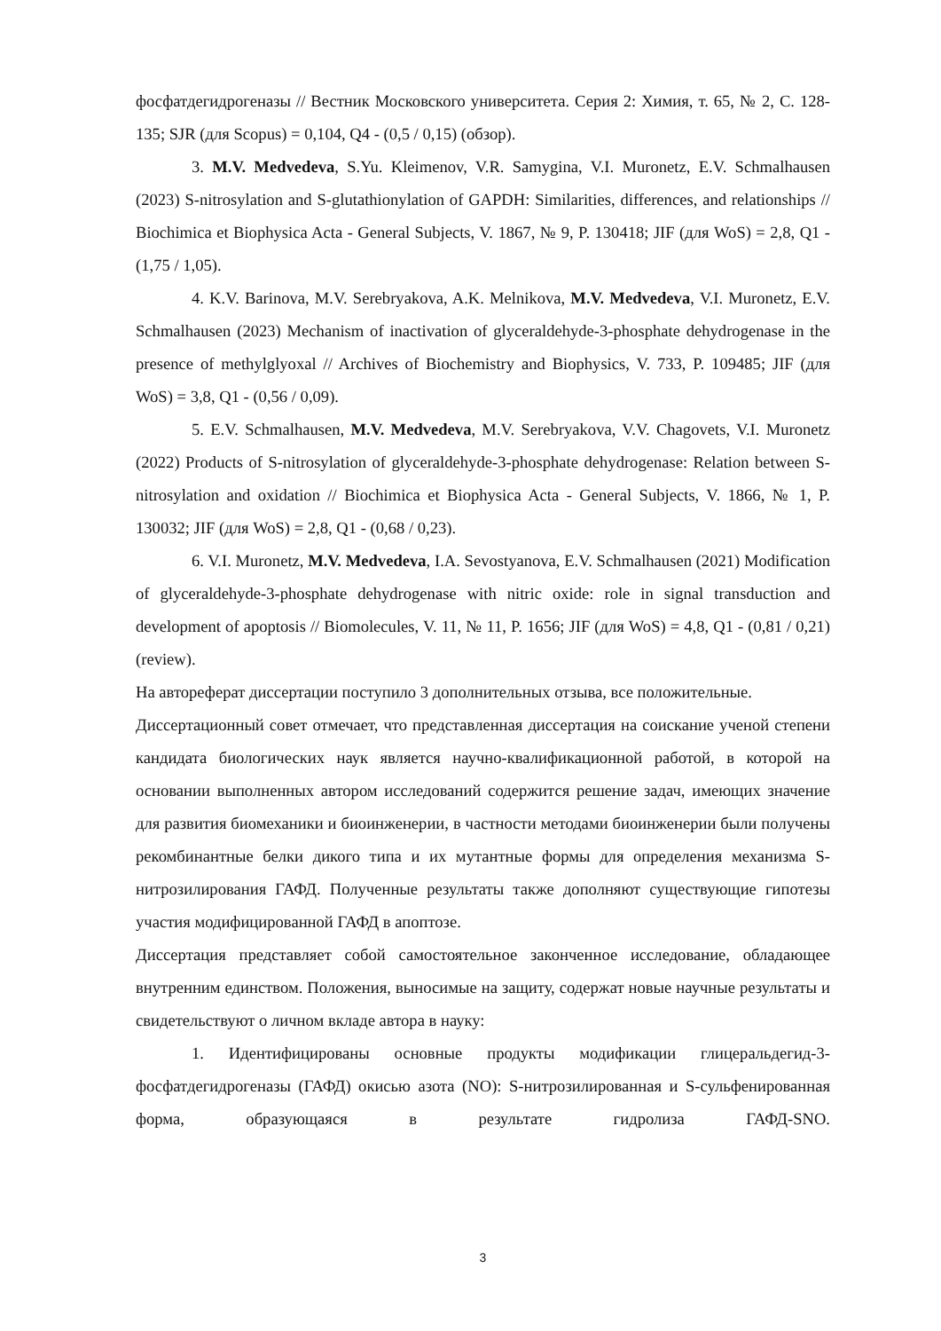фосфатдегидрогеназы // Вестник Московского университета. Серия 2: Химия, т. 65, № 2, С. 128-135; SJR (для Scopus) = 0,104, Q4 - (0,5 / 0,15) (обзор).
3. M.V. Medvedeva, S.Yu. Kleimenov, V.R. Samygina, V.I. Muronetz, E.V. Schmalhausen (2023) S-nitrosylation and S-glutathionylation of GAPDH: Similarities, differences, and relationships // Biochimica et Biophysica Acta - General Subjects, V. 1867, № 9, P. 130418; JIF (для WoS) = 2,8, Q1 - (1,75 / 1,05).
4. K.V. Barinova, M.V. Serebryakova, A.K. Melnikova, M.V. Medvedeva, V.I. Muronetz, E.V. Schmalhausen (2023) Mechanism of inactivation of glyceraldehyde-3-phosphate dehydrogenase in the presence of methylglyoxal // Archives of Biochemistry and Biophysics, V. 733, P. 109485; JIF (для WoS) = 3,8, Q1 - (0,56 / 0,09).
5. E.V. Schmalhausen, M.V. Medvedeva, M.V. Serebryakova, V.V. Chagovets, V.I. Muronetz (2022) Products of S-nitrosylation of glyceraldehyde-3-phosphate dehydrogenase: Relation between S-nitrosylation and oxidation // Biochimica et Biophysica Acta - General Subjects, V. 1866, № 1, P. 130032; JIF (для WoS) = 2,8, Q1 - (0,68 / 0,23).
6. V.I. Muronetz, M.V. Medvedeva, I.A. Sevostyanova, E.V. Schmalhausen (2021) Modification of glyceraldehyde-3-phosphate dehydrogenase with nitric oxide: role in signal transduction and development of apoptosis // Biomolecules, V. 11, № 11, P. 1656; JIF (для WoS) = 4,8, Q1 - (0,81 / 0,21) (review).
На автореферат диссертации поступило 3 дополнительных отзыва, все положительные.
Диссертационный совет отмечает, что представленная диссертация на соискание ученой степени кандидата биологических наук является научно-квалификационной работой, в которой на основании выполненных автором исследований содержится решение задач, имеющих значение для развития биомеханики и биоинженерии, в частности методами биоинженерии были получены рекомбинантные белки дикого типа и их мутантные формы для определения механизма S-нитрозилирования ГАФД. Полученные результаты также дополняют существующие гипотезы участия модифицированной ГАФД в апоптозе.
Диссертация представляет собой самостоятельное законченное исследование, обладающее внутренним единством. Положения, выносимые на защиту, содержат новые научные результаты и свидетельствуют о личном вкладе автора в науку:
1. Идентифицированы основные продукты модификации глицеральдегид-3-фосфатдегидрогеназы (ГАФД) окисью азота (NO): S-нитрозилированная и S-сульфенированная форма, образующаяся в результате гидролиза ГАФД-SNO.
3